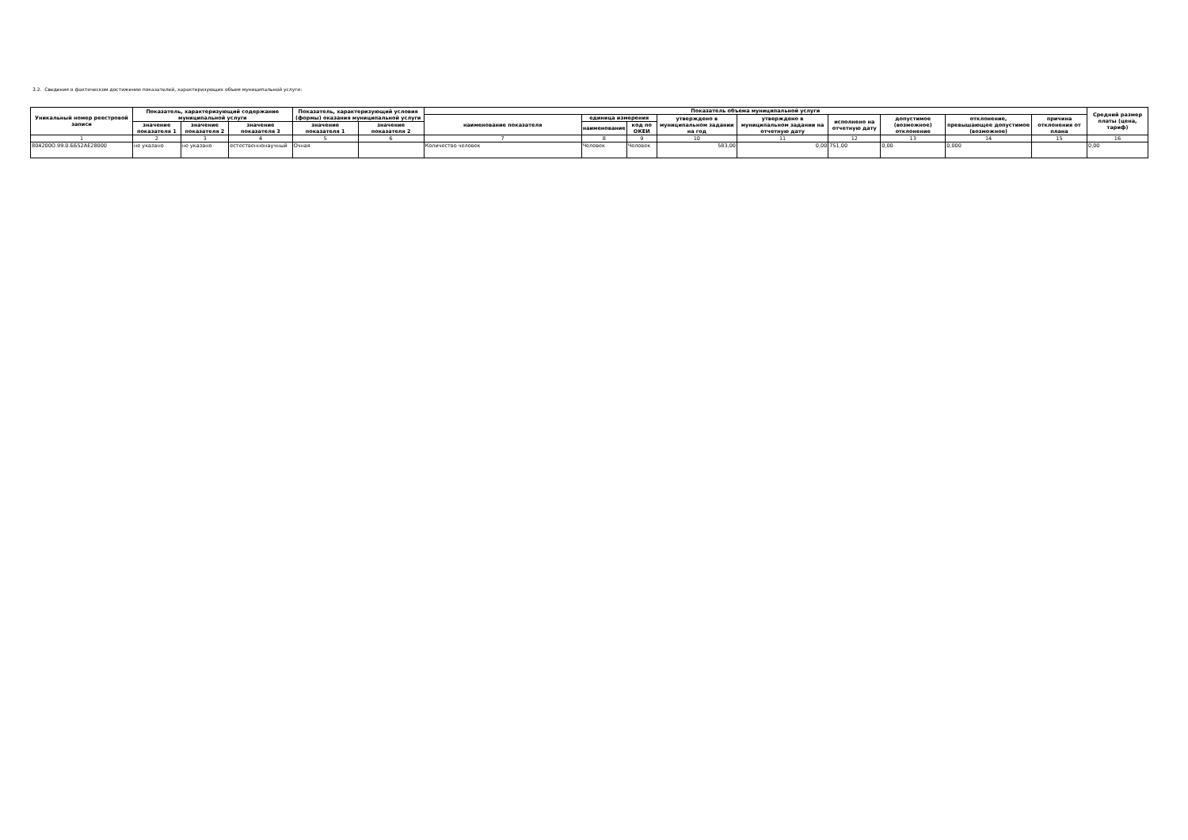3.2. Сведения о фактическом достижении показателей, характеризующих объем муниципальной услуги:
| Уникальный номер реестровой записи | Показатель, характеризующий содержание муниципальной услуги | | | Показатель, характеризующий условия (формы) оказания муниципальной услуги | | Показатель объема муниципальной услуги | | | | | | | | | Средний размер платы (цена, тариф) |
| --- | --- | --- | --- | --- | --- | --- | --- | --- | --- | --- | --- | --- | --- | --- | --- |
| | | | | | | наименование показателя | единица измерения | | утверждено в муниципальном задании на год | утверждено в муниципальном задании на отчетную дату | исполнено на отчетную дату | допустимое (возможное) отклонение | отклонение, превышающее допустимое (возможное) | причина отклонения от плана | |
| | значение показателя 1 | значение показателя 2 | значение показателя 3 | значение показателя 1 | значение показателя 2 | | наименование | код по ОКЕИ | | | | | | | |
| 1 | 2 | 3 | 4 | 5 | 6 | 7 | 8 | 9 | 10 | 11 | 12 | 13 | 14 | 15 | 16 |
| 804200О.99.0.ББ52АЕ28000 | не указано | не указано | естественнонаучный | Очная | | Количество человек | Человек | Человек | 583,00 | 0,00 | 751,00 | 0,00 | 0,000 | | 0,00 |